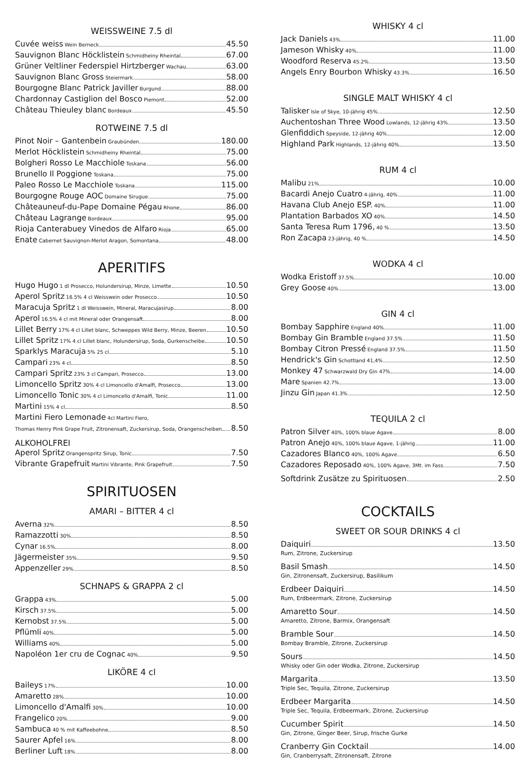WEISSWEINE 7.5 dl
Cuvée weiss Wein Berneck 45.50
Sauvignon Blanc Höcklistein Schmidheiny Rheintal 67.00
Grüner Veltliner Federspiel Hirtzberger Wachau 63.00
Sauvignon Blanc Gross Steiermark 58.00
Bourgogne Blanc Patrick Javiller Burgund 88.00
Chardonnay Castiglion del Bosco Piemont 52.00
Château Thieuley blanc Bordeaux 45.50
ROTWEINE 7.5 dl
Pinot Noir – Gantenbein Graubünden 180.00
Merlot Höcklistein Schmidheiny Rheintal 75.00
Bolgheri Rosso Le Macchiole Toskana 56.00
Brunello Il Poggione Toskana 75.00
Paleo Rosso Le Macchiole Toskana 115.00
Bourgogne Rouge AOC Domaine Sirugue 75.00
Châteauneuf-du-Pape Domaine Pégau Rhone 86.00
Château Lagrange Bordeaux 95.00
Rioja Canterabuey Vinedos de Alfaro Rioja 65.00
Enate Cabernet Sauvignon-Merlot Aragon, Somontana 48.00
APERITIFS
Hugo Hugo 1 dl Prosecco, Holundersirup, Minze, Limette 10.50
Aperol Spritz 16.5% 4 cl Weisswein oder Prosecco 10.50
Maracuja Spritz 1 dl Weisswein, Mineral, Maracujasirup 8.00
Aperol 16.5% 4 cl mit Mineral oder Orangensaft 8.00
Lillet Berry 17% 4 cl Lillet blanc, Schweppes Wild Berry, Minze, Beeren 10.50
Lillet Spritz 17% 4 cl Lillet blanc, Holundersirup, Soda, Gurkenscheibe 10.50
Sparklys Maracuja 5% 25 cl 5.10
Campari 23% 4 cl 8.50
Campari Spritz 23% 3 cl Campari, Prosecco 13.00
Limoncello Spritz 30% 4 cl Limoncello d'Amalfi, Prosecco 13.00
Limoncello Tonic 30% 4 cl Limoncello d'Amalfi, Tonic 11.00
Martini 15% 4 cl 8.50
Martini Fiero Lemonade 4cl Martini Fiero,
Thomas Henry Pink Grape Fruit, Zitronensaft, Zuckersirup, Soda, Orangenscheiben 8.50
ALKOHOLFREI
Aperol Spritz Orangenspritz Sirup, Tonic 7.50
Vibrante Grapefruit Martini Vibrante, Pink Grapefruit 7.50
SPIRITUOSEN
AMARI – BITTER 4 cl
Averna 32% 8.50
Ramazzotti 30% 8.50
Cynar 16.5% 8.00
Jägermeister 35% 9.50
Appenzeller 29% 8.50
SCHNAPS & GRAPPA 2 cl
Grappa 43% 5.00
Kirsch 37.5% 5.00
Kernobst 37.5% 5.00
Pflümli 40% 5.00
Williams 40% 5.00
Napoléon 1er cru de Cognac 40% 9.50
LIKÖRE 4 cl
Baileys 17% 10.00
Amaretto 28% 10.00
Limoncello d'Amalfi 30% 10.00
Frangelico 20% 9.00
Sambuca 40 % mit Kaffeebohne 8.50
Saurer Apfel 16% 8.00
Berliner Luft 18% 8.00
WHISKY 4 cl
Jack Daniels 43% 11.00
Jameson Whisky 40% 11.00
Woodford Reserva 45.2% 13.50
Angels Enry Bourbon Whisky 43.3% 16.50
SINGLE MALT WHISKY 4 cl
Talisker Isle of Skye, 10-jährig 45% 12.50
Auchentoshan Three Wood Lowlands, 12-jährig 43% 13.50
Glenfiddich Speyside, 12-jährig 40% 12.00
Highland Park Highlands, 12-jährig 40% 13.50
RUM 4 cl
Malibu 21% 10.00
Bacardi Anejo Cuatro 4-jährig, 40% 11.00
Havana Club Anejo ESP. 40% 11.00
Plantation Barbados XO 40% 14.50
Santa Teresa Rum 1796, 40 % 13.50
Ron Zacapa 23-jährig, 40 % 14.50
WODKA 4 cl
Wodka Eristoff 37.5% 10.00
Grey Goose 40% 13.00
GIN 4 cl
Bombay Sapphire England 40% 11.00
Bombay Gin Bramble England 37.5% 11.50
Bombay Citron Pressé England 37.5% 11.50
Hendrick's Gin Schottland 41,4% 12.50
Monkey 47 Schwarzwald Dry Gin 47% 14.00
Mare Spanien 42.7% 13.00
Jinzu Gin Japan 41.3% 12.50
TEQUILA 2 cl
Patron Silver 40%, 100% blaue Agave 8.00
Patron Anejo 40%, 100% blaue Agave, 1-jährig 11.00
Cazadores Blanco 40%, 100% Agave 6.50
Cazadores Reposado 40%, 100% Agave, 3Mt. im Fass 7.50
Softdrink Zusätze zu Spirituosen 2.50
COCKTAILS
SWEET OR SOUR DRINKS 4 cl
Daiquiri 13.50
Rum, Zitrone, Zuckersirup
Basil Smash 14.50
Gin, Zitronensaft, Zuckersirup, Basilikum
Erdbeer Daiquiri 14.50
Rum, Erdbeermark, Zitrone, Zuckersirup
Amaretto Sour 14.50
Amaretto, Zitrone, Barmix, Orangensaft
Bramble Sour 14.50
Bombay Bramble, Zitrone, Zuckersirup
Sours 14.50
Whisky oder Gin oder Wodka, Zitrone, Zuckersirup
Margarita 13.50
Triple Sec, Tequila, Zitrone, Zuckersirup
Erdbeer Margarita 14.50
Triple Sec, Tequila, Erdbeermark, Zitrone, Zuckersirup
Cucumber Spirit 14.50
Gin, Zitrone, Ginger Beer, Sirup, frische Gurke
Cranberry Gin Cocktail 14.00
Gin, Cranberrysaft, Zitronensaft, Zitrone